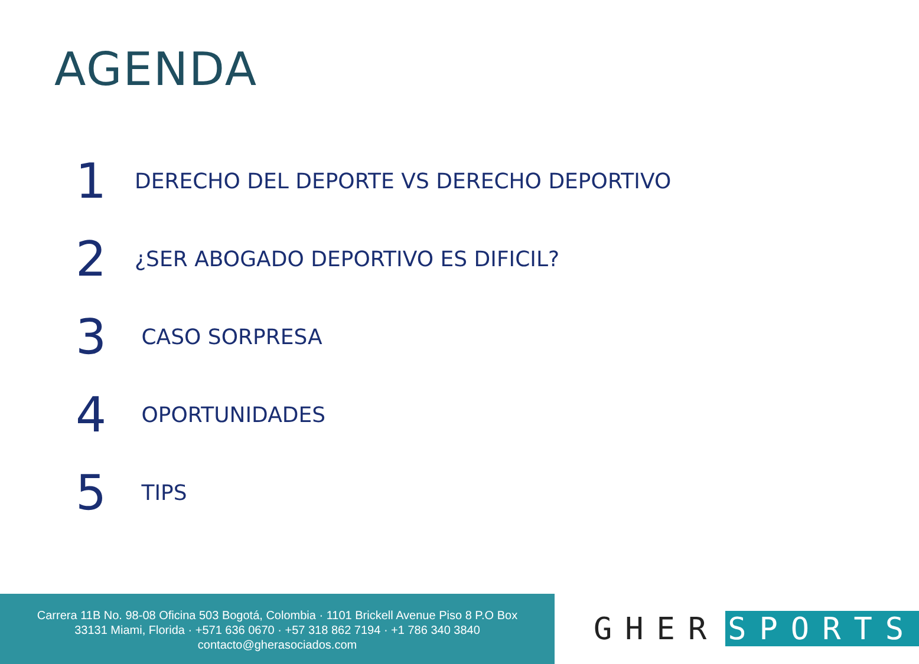AGENDA
1 DERECHO DEL DEPORTE VS DERECHO DEPORTIVO
2 ¿SER ABOGADO DEPORTIVO ES DIFICIL?
3 CASO SORPRESA
4 OPORTUNIDADES
5 TIPS
Carrera 11B No. 98-08 Oficina 503 Bogotá, Colombia · 1101 Brickell Avenue Piso 8 P.O Box
33131 Miami, Florida · +571 636 0670 · +57 318 862 7194 · +1 786 340 3840
contacto@gherasociados.com
GHER SPORTS